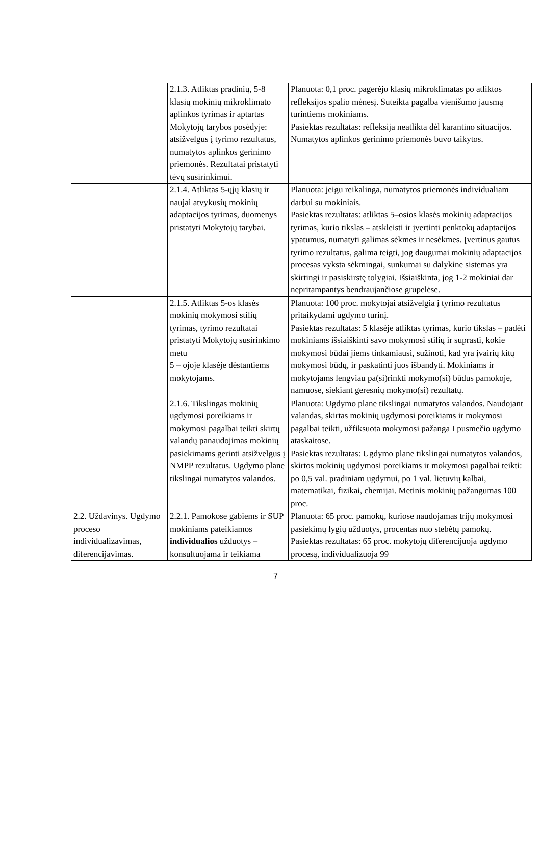| | 2.1.3. Atliktas pradinių, 5-8 klasių mokinių mikroklimato aplinkos tyrimas ir aptartas Mokytojų tarybos posėdyje: atsižvelgus į tyrimo rezultatus, numatytos aplinkos gerinimo priemonės. Rezultatai pristatyti tėvų susirinkimui. | Planuota: 0,1 proc. pagerėjo klasių mikroklimatas po atliktos refleksijos spalio mėnesį. Suteikta pagalba vienišumo jausmą turintiems mokiniams. Pasiektas rezultatas: refleksija neatlikta dėl karantino situacijos. Numatytos aplinkos gerinimo priemonės buvo taikytos. |
| | 2.1.4. Atliktas 5-ųjų klasių ir naujai atvykusių mokinių adaptacijos tyrimas, duomenys pristatyti Mokytojų tarybai. | Planuota: jeigu reikalinga, numatytos priemonės individualiam darbui su mokiniais. Pasiektas rezultatas: atliktas 5–osios klasės mokinių adaptacijos tyrimas, kurio tikslas – atskleisti ir įvertinti penktokų adaptacijos ypatumus, numatyti galimas sėkmes ir nesėkmes. Įvertinus gautus tyrimo rezultatus, galima teigti, jog daugumai mokinių adaptacijos procesas vyksta sėkmingai, sunkumai su dalykine sistemas yra skirtingi ir pasiskirstę tolygiai. Išsiaiškinta, jog 1-2 mokiniai dar nepritampantys bendraujančiose grupelėse. |
| | 2.1.5. Atliktas 5-os klasės mokinių mokymosi stilių tyrimas, tyrimo rezultatai pristatyti Mokytojų susirinkimo metu 5 – ojoje klasėje dėstantiems mokytojams. | Planuota: 100 proc. mokytojai atsižvelgia į tyrimo rezultatus pritaikydami ugdymo turinį. Pasiektas rezultatas: 5 klasėje atliktas tyrimas, kurio tikslas – padėti mokiniams išsiaiškinti savo mokymosi stilių ir suprasti, kokie mokymosi būdai jiems tinkamiausi, sužinoti, kad yra įvairių kitų mokymosi būdų, ir paskatinti juos išbandyti. Mokiniams ir mokytojams lengviau pa(si)rinkti mokymo(si) būdus pamokoje, namuose, siekiant geresnių mokymo(si) rezultatų. |
| | 2.1.6. Tikslingas mokinių ugdymosi poreikiams ir mokymosi pagalbai teikti skirtų valandų panaudojimas mokinių pasiekimams gerinti atsižvelgus į NMPP rezultatus. Ugdymo plane tikslingai numatytos valandos. | Planuota: Ugdymo plane tikslingai numatytos valandos. Naudojant valandas, skirtas mokinių ugdymosi poreikiams ir mokymosi pagalbai teikti, užfiksuota mokymosi pažanga I pusmečio ugdymo ataskaitose. Pasiektas rezultatas: Ugdymo plane tikslingai numatytos valandos, skirtos mokinių ugdymosi poreikiams ir mokymosi pagalbai teikti: po 0,5 val. pradiniam ugdymui, po 1 val. lietuvių kalbai, matematikai, fizikai, chemijai. Metinis mokinių pažangumas 100 proc. |
| 2.2. Uždavinys. Ugdymo proceso individualizavimas, diferencijavimas. | 2.2.1. Pamokose gabiems ir SUP mokiniams pateikiamos individualios užduotys – konsultuojama ir teikiama | Planuota: 65 proc. pamokų, kuriose naudojamas trijų mokymosi pasiekimų lygių užduotys, procentas nuo stebėtų pamokų. Pasiektas rezultatas: 65 proc. mokytojų diferencijuoja ugdymo procesą, individualizuoja 99 |
7